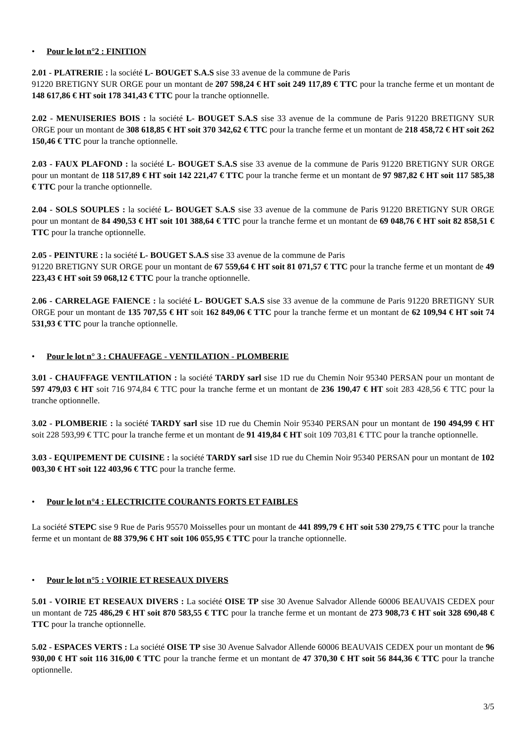• Pour le lot n°2 : FINITION
2.01 - PLATRERIE : la société L- BOUGET S.A.S sise 33 avenue de la commune de Paris
91220 BRETIGNY SUR ORGE pour un montant de 207 598,24 € HT soit 249 117,89 € TTC pour la tranche ferme et un montant de 148 617,86 € HT soit 178 341,43 € TTC pour la tranche optionnelle.
2.02 - MENUISERIES BOIS : la société L- BOUGET S.A.S sise 33 avenue de la commune de Paris 91220 BRETIGNY SUR ORGE pour un montant de 308 618,85 € HT soit 370 342,62 € TTC pour la tranche ferme et un montant de 218 458,72 € HT soit 262 150,46 € TTC pour la tranche optionnelle.
2.03 - FAUX PLAFOND : la société L- BOUGET S.A.S sise 33 avenue de la commune de Paris 91220 BRETIGNY SUR ORGE pour un montant de 118 517,89 € HT soit 142 221,47 € TTC pour la tranche ferme et un montant de 97 987,82 € HT soit 117 585,38 € TTC pour la tranche optionnelle.
2.04 - SOLS SOUPLES : la société L- BOUGET S.A.S sise 33 avenue de la commune de Paris 91220 BRETIGNY SUR ORGE pour un montant de 84 490,53 € HT soit 101 388,64 € TTC pour la tranche ferme et un montant de 69 048,76 € HT soit 82 858,51 € TTC pour la tranche optionnelle.
2.05 - PEINTURE : la société L- BOUGET S.A.S sise 33 avenue de la commune de Paris
91220 BRETIGNY SUR ORGE pour un montant de 67 559,64 € HT soit 81 071,57 € TTC pour la tranche ferme et un montant de 49 223,43 € HT soit 59 068,12 € TTC pour la tranche optionnelle.
2.06 - CARRELAGE FAIENCE : la société L- BOUGET S.A.S sise 33 avenue de la commune de Paris 91220 BRETIGNY SUR ORGE pour un montant de 135 707,55 € HT soit 162 849,06 € TTC pour la tranche ferme et un montant de 62 109,94 € HT soit 74 531,93 € TTC pour la tranche optionnelle.
• Pour le lot n° 3 : CHAUFFAGE - VENTILATION - PLOMBERIE
3.01 - CHAUFFAGE VENTILATION : la société TARDY sarl sise 1D rue du Chemin Noir 95340 PERSAN pour un montant de 597 479,03 € HT soit 716 974,84 € TTC pour la tranche ferme et un montant de 236 190,47 € HT soit 283 428,56 € TTC pour la tranche optionnelle.
3.02 - PLOMBERIE : la société TARDY sarl sise 1D rue du Chemin Noir 95340 PERSAN pour un montant de 190 494,99 € HT soit 228 593,99 € TTC pour la tranche ferme et un montant de 91 419,84 € HT soit 109 703,81 € TTC pour la tranche optionnelle.
3.03 - EQUIPEMENT DE CUISINE : la société TARDY sarl sise 1D rue du Chemin Noir 95340 PERSAN pour un montant de 102 003,30 € HT soit 122 403,96 € TTC pour la tranche ferme.
• Pour le lot n°4 : ELECTRICITE COURANTS FORTS ET FAIBLES
La société STEPC sise 9 Rue de Paris 95570 Moisselles pour un montant de 441 899,79 € HT soit 530 279,75 € TTC pour la tranche ferme et un montant de 88 379,96 € HT soit 106 055,95 € TTC pour la tranche optionnelle.
• Pour le lot n°5 : VOIRIE ET RESEAUX DIVERS
5.01 - VOIRIE ET RESEAUX DIVERS : La société OISE TP sise 30 Avenue Salvador Allende 60006 BEAUVAIS CEDEX pour un montant de 725 486,29 € HT soit 870 583,55 € TTC pour la tranche ferme et un montant de 273 908,73 € HT soit 328 690,48 € TTC pour la tranche optionnelle.
5.02 - ESPACES VERTS : La société OISE TP sise 30 Avenue Salvador Allende 60006 BEAUVAIS CEDEX pour un montant de 96 930,00 € HT soit 116 316,00 € TTC pour la tranche ferme et un montant de 47 370,30 € HT soit 56 844,36 € TTC pour la tranche optionnelle.
3/5